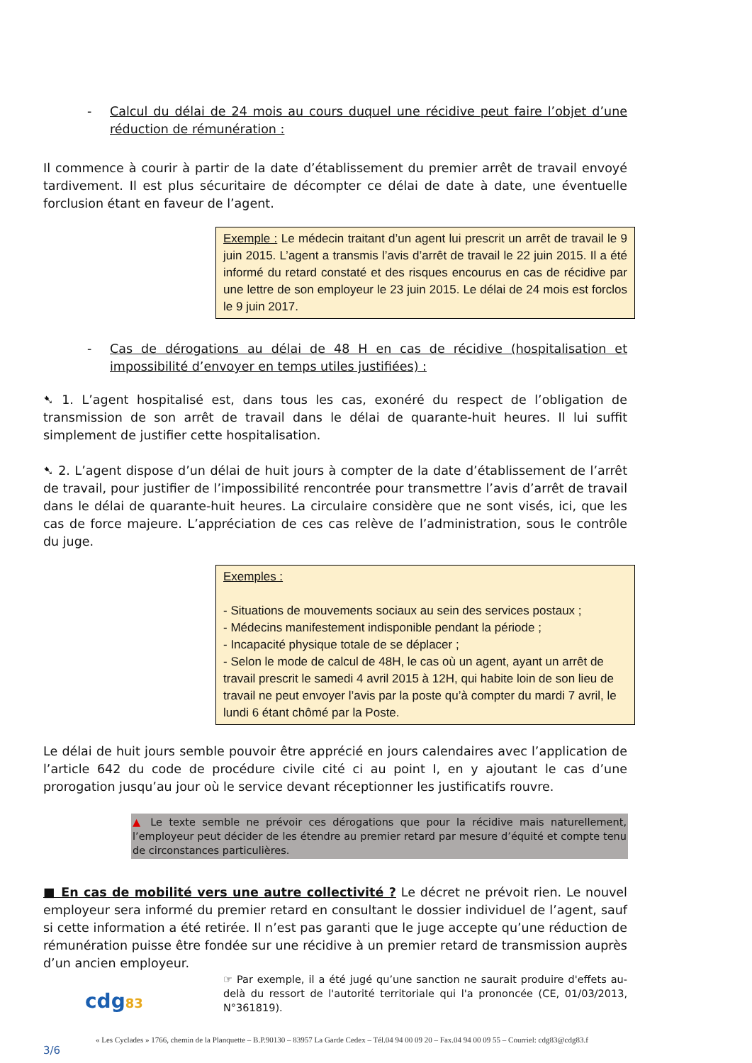- Calcul du délai de 24 mois au cours duquel une récidive peut faire l’objet d’une réduction de rémunération :
Il commence à courir à partir de la date d’établissement du premier arrêt de travail envoyé tardivement. Il est plus sécuritaire de décompter ce délai de date à date, une éventuelle forclusion étant en faveur de l’agent.
Exemple : Le médecin traitant d’un agent lui prescrit un arrêt de travail le 9 juin 2015. L’agent a transmis l’avis d’arrêt de travail le 22 juin 2015. Il a été informé du retard constaté et des risques encourus en cas de récidive par une lettre de son employeur le 23 juin 2015. Le délai de 24 mois est forclos le 9 juin 2017.
- Cas de dérogations au délai de 48 H en cas de récidive (hospitalisation et impossibilité d’envoyer en temps utiles justifiées) :
➷ 1. L’agent hospitalisé est, dans tous les cas, exonéré du respect de l’obligation de transmission de son arrêt de travail dans le délai de quarante-huit heures. Il lui suffit simplement de justifier cette hospitalisation.
➷ 2. L’agent dispose d’un délai de huit jours à compter de la date d’établissement de l’arrêt de travail, pour justifier de l’impossibilité rencontrée pour transmettre l’avis d’arrêt de travail dans le délai de quarante-huit heures. La circulaire considère que ne sont visés, ici, que les cas de force majeure. L’appréciation de ces cas relève de l’administration, sous le contrôle du juge.
Exemples :
- Situations de mouvements sociaux au sein des services postaux ;
- Médecins manifestement indisponible pendant la période ;
- Incapacité physique totale de se déplacer ;
- Selon le mode de calcul de 48H, le cas où un agent, ayant un arrêt de travail prescrit le samedi 4 avril 2015 à 12H, qui habite loin de son lieu de travail ne peut envoyer l’avis par la poste qu’à compter du mardi 7 avril, le lundi 6 étant chômé par la Poste.
Le délai de huit jours semble pouvoir être apprécié en jours calendaires avec l’application de l’article 642 du code de procédure civile cité ci au point I, en y ajoutant le cas d’une prorogation jusqu’au jour où le service devant réceptionner les justificatifs rouvre.
▲ Le texte semble ne prévoir ces dérogations que pour la récidive mais naturellement, l’employeur peut décider de les étendre au premier retard par mesure d’équité et compte tenu de circonstances particulières.
■ En cas de mobilité vers une autre collectivité ? Le décret ne prévoit rien. Le nouvel employeur sera informé du premier retard en consultant le dossier individuel de l’agent, sauf si cette information a été retirée. Il n’est pas garanti que le juge accepte qu’une réduction de rémunération puisse être fondée sur une récidive à un premier retard de transmission auprès d’un ancien employeur.
☞ Par exemple, il a été jugé qu’une sanction ne saurait produire d'effets au-delà du ressort de l'autorité territoriale qui l'a prononcée (CE, 01/03/2013, N°361819).
cdg83
« Les Cyclades » 1766, chemin de la Planquette – B.P.90130 – 83957 La Garde Cedex – Tél.04 94 00 09 20 – Fax.04 94 00 09 55 – Courriel: cdg83@cdg83.f
3/6